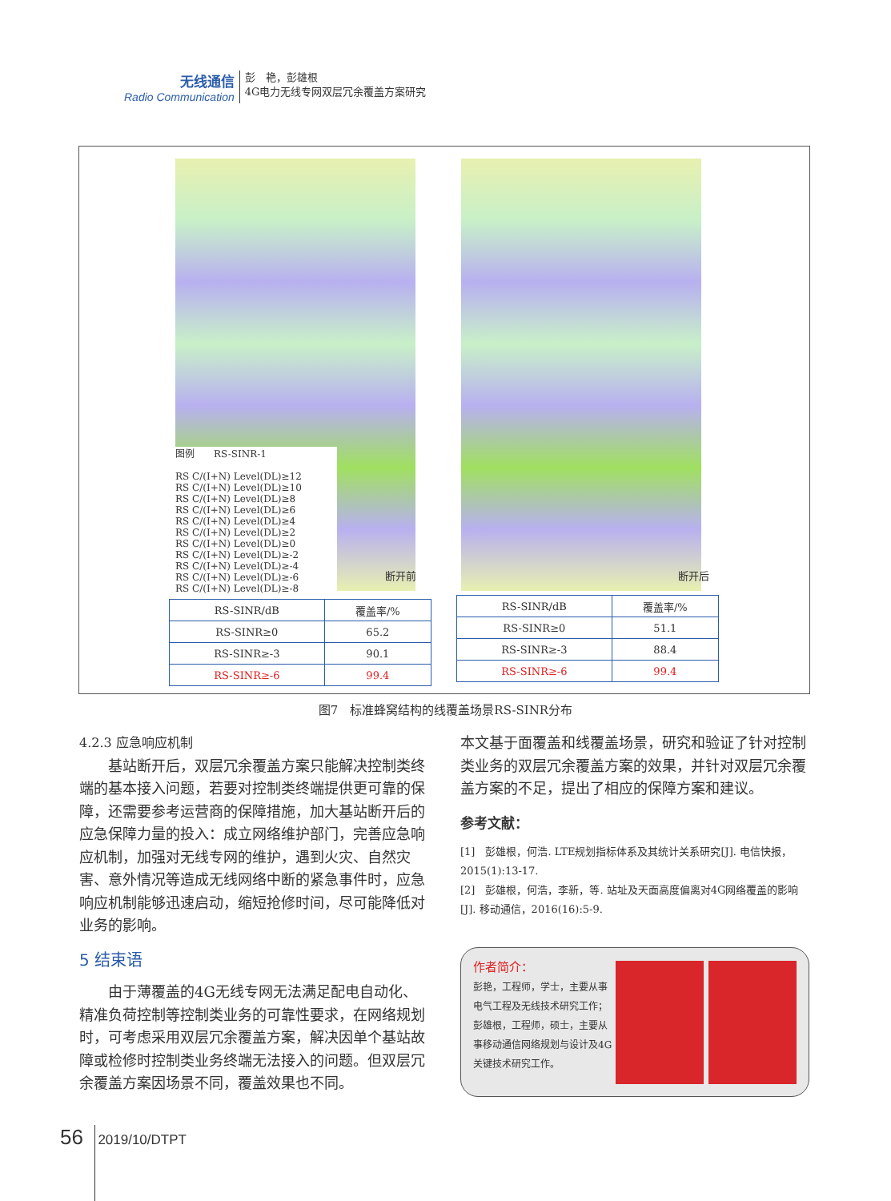无线通信
Radio Communication
彭　艳，彭雄根
4G电力无线专网双层冗余覆盖方案研究
图例　　RS-SINR-1
RS C/(I+N) Level(DL)≥12
RS C/(I+N) Level(DL)≥10
RS C/(I+N) Level(DL)≥8
RS C/(I+N) Level(DL)≥6
RS C/(I+N) Level(DL)≥4
RS C/(I+N) Level(DL)≥2
RS C/(I+N) Level(DL)≥0
RS C/(I+N) Level(DL)≥-2
RS C/(I+N) Level(DL)≥-4
RS C/(I+N) Level(DL)≥-6
RS C/(I+N) Level(DL)≥-8
断开前 断开后
| RS-SINR/dB | 覆盖率/% |
| --- | --- |
| RS-SINR≥0 | 65.2 |
| RS-SINR≥-3 | 90.1 |
| RS-SINR≥-6 | 99.4 |
| RS-SINR/dB | 覆盖率/% |
| --- | --- |
| RS-SINR≥0 | 51.1 |
| RS-SINR≥-3 | 88.4 |
| RS-SINR≥-6 | 99.4 |
图7　标准蜂窝结构的线覆盖场景RS-SINR分布
4.2.3 应急响应机制
基站断开后，双层冗余覆盖方案只能解决控制类终端的基本接入问题，若要对控制类终端提供更可靠的保障，还需要参考运营商的保障措施，加大基站断开后的应急保障力量的投入：成立网络维护部门，完善应急响应机制，加强对无线专网的维护，遇到火灾、自然灾害、意外情况等造成无线网络中断的紧急事件时，应急响应机制能够迅速启动，缩短抢修时间，尽可能降低对业务的影响。
5 结束语
由于薄覆盖的4G无线专网无法满足配电自动化、精准负荷控制等控制类业务的可靠性要求，在网络规划时，可考虑采用双层冗余覆盖方案，解决因单个基站故障或检修时控制类业务终端无法接入的问题。但双层冗余覆盖方案因场景不同，覆盖效果也不同。
本文基于面覆盖和线覆盖场景，研究和验证了针对控制类业务的双层冗余覆盖方案的效果，并针对双层冗余覆盖方案的不足，提出了相应的保障方案和建议。
参考文献：
[1]　彭雄根，何浩. LTE规划指标体系及其统计关系研究[J]. 电信快报，2015(1):13-17.
[2]　彭雄根，何浩，李新，等. 站址及天面高度偏离对4G网络覆盖的影响[J]. 移动通信，2016(16):5-9.
作者简介：
彭艳，工程师，学士，主要从事电气工程及无线技术研究工作；彭雄根，工程师，硕士，主要从事移动通信网络规划与设计及4G关键技术研究工作。
56 2019/10/DTPT